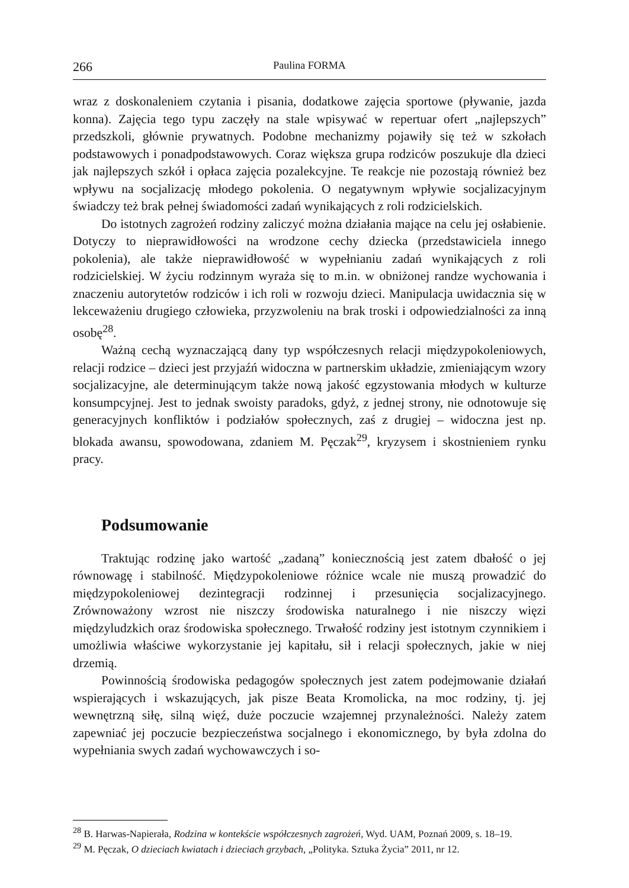266 Paulina FORMA
wraz z doskonaleniem czytania i pisania, dodatkowe zajęcia sportowe (pływanie, jazda konna). Zajęcia tego typu zaczęły na stale wpisywać w repertuar ofert „najlepszych” przedszkoli, głównie prywatnych. Podobne mechanizmy pojawiły się też w szkołach podstawowych i ponadpodstawowych. Coraz większa grupa rodziców poszukuje dla dzieci jak najlepszych szkół i opłaca zajęcia pozalekcyjne. Te reakcje nie pozostają również bez wpływu na socjalizację młodego pokolenia. O negatywnym wpływie socjalizacyjnym świadczy też brak pełnej świadomości zadań wynikających z roli rodzicielskich.
Do istotnych zagrożeń rodziny zaliczyć można działania mające na celu jej osłabienie. Dotyczy to nieprawidłowości na wrodzone cechy dziecka (przedstawiciela innego pokolenia), ale także nieprawidłowość w wypełnianiu zadań wynikających z roli rodzicielskiej. W życiu rodzinnym wyraża się to m.in. w obniżonej randze wychowania i znaczeniu autorytetów rodziców i ich roli w rozwoju dzieci. Manipulacja uwidacznia się w lekceważeniu drugiego człowieka, przyzwoleniu na brak troski i odpowiedzialności za inną osobę<sup>28</sup>.
Ważną cechą wyznaczającą dany typ współczesnych relacji międzypokoleniowych, relacji rodzice – dzieci jest przyjaźń widoczna w partnerskim układzie, zmieniającym wzory socjalizacyjne, ale determinującym także nową jakość egzystowania młodych w kulturze konsumpcyjnej. Jest to jednak swoisty paradoks, gdyż, z jednej strony, nie odnotowuje się generacyjnych konfliktów i podziałów społecznych, zaś z drugiej – widoczna jest np. blokada awansu, spowodowana, zdaniem M. Pęczak<sup>29</sup>, kryzysem i skostnieniem rynku pracy.
Podsumowanie
Traktując rodzinę jako wartość „zadaną” koniecznością jest zatem dbałość o jej równowagę i stabilność. Międzypokoleniowe różnice wcale nie muszą prowadzić do międzypokoleniowej dezintegracji rodzinnej i przesunięcia socjalizacyjnego. Zrównoważony wzrost nie niszczy środowiska naturalnego i nie niszczy więzi międzyludzkich oraz środowiska społecznego. Trwałość rodziny jest istotnym czynnikiem i umożliwia właściwe wykorzystanie jej kapitału, sił i relacji społecznych, jakie w niej drzemią.
Powinnością środowiska pedagogów społecznych jest zatem podejmowanie działań wspierających i wskazujących, jak pisze Beata Kromolicka, na moc rodziny, tj. jej wewnętrzną siłę, silną więź, duże poczucie wzajemnej przynależności. Należy zatem zapewniać jej poczucie bezpieczeństwa socjalnego i ekonomicznego, by była zdolna do wypełniania swych zadań wychowawczych i so-
<sup>28</sup> B. Harwas-Napierała, Rodzina w kontekście współczesnych zagrożeń, Wyd. UAM, Poznań 2009, s. 18–19.
<sup>29</sup> M. Pęczak, O dzieciach kwiatach i dzieciach grzybach, „Polityka. Sztuka Życia” 2011, nr 12.